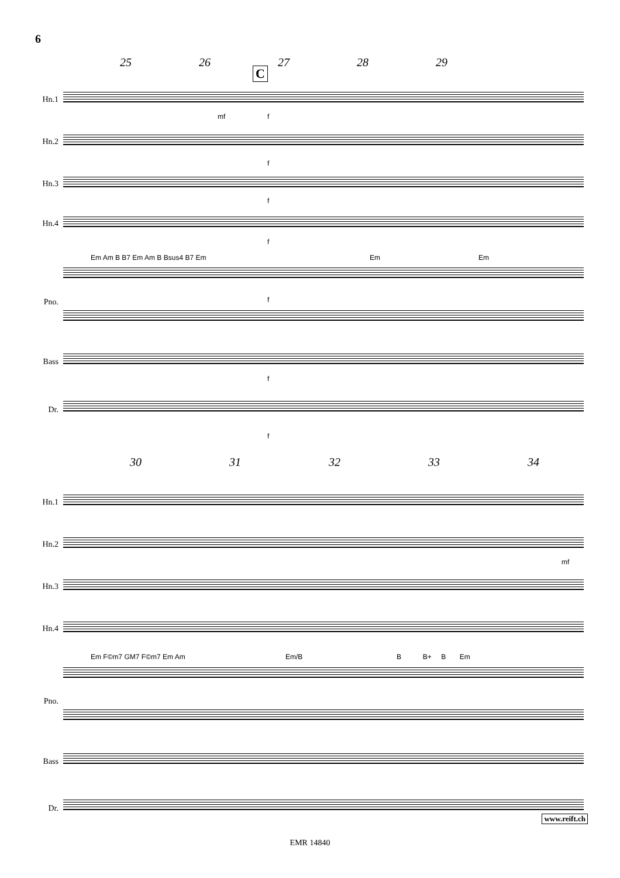6
25 26 27 28 29
C
Hn.1
mf f
Hn.2
f
Hn.3
f
Hn.4
f
Em Am B B7 Em Am B Bsus4 B7 Em Em Em
Pno. f
Bass
f
Dr.
f
30 31 32 33 34
Hn.1
Hn.2
mf
Hn.3
Hn.4
Em F©m7 GM7 F©m7 Em Am Em/B B B+ B Em
Pno.
Bass
Dr.
www.reift.ch
EMR 14840